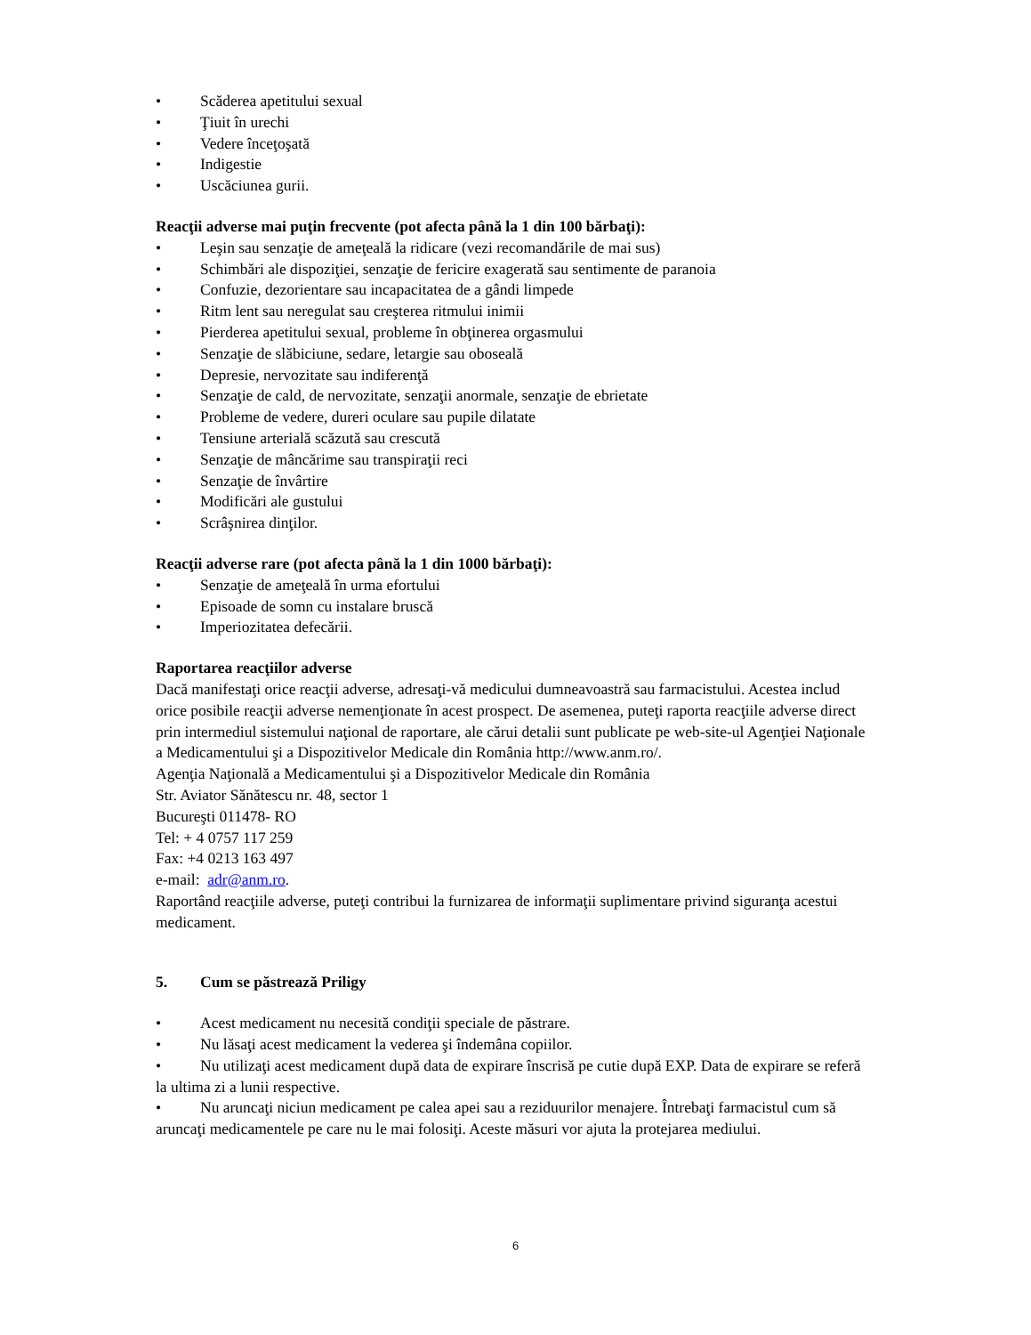• Scăderea apetitului sexual
• Ţiuit în urechi
• Vedere înceţoşată
• Indigestie
• Uscăciunea gurii.
Reacţii adverse mai puţin frecvente (pot afecta până la 1 din 100 bărbaţi):
• Leşin sau senzaţie de ameţeală la ridicare (vezi recomandările de mai sus)
• Schimbări ale dispoziţiei, senzaţie de fericire exagerată sau sentimente de paranoia
• Confuzie, dezorientare sau incapacitatea de a gândi limpede
• Ritm lent sau neregulat sau creşterea ritmului inimii
• Pierderea apetitului sexual, probleme în obţinerea orgasmului
• Senzaţie de slăbiciune, sedare, letargie sau oboseală
• Depresie, nervozitate sau indiferenţă
• Senzaţie de cald, de nervozitate, senzaţii anormale, senzaţie de ebrietate
• Probleme de vedere, dureri oculare sau pupile dilatate
• Tensiune arterială scăzută sau crescută
• Senzaţie de mâncărime sau transpiraţii reci
• Senzaţie de învârtire
• Modificări ale gustului
• Scrâşnirea dinţilor.
Reacţii adverse rare (pot afecta până la 1 din 1000 bărbaţi):
• Senzaţie de ameţeală în urma efortului
• Episoade de somn cu instalare bruscă
• Imperiozitatea defecării.
Raportarea reacţiilor adverse
Dacă manifestaţi orice reacţii adverse, adresaţi-vă medicului dumneavoastră sau farmacistului. Acestea includ orice posibile reacţii adverse nemenţionate în acest prospect. De asemenea, puteţi raporta reacţiile adverse direct prin intermediul sistemului naţional de raportare, ale cărui detalii sunt publicate pe web-site-ul Agenţiei Naţionale a Medicamentului şi a Dispozitivelor Medicale din România http://www.anm.ro/.
Agenţia Naţională a Medicamentului şi a Dispozitivelor Medicale din România
Str. Aviator Sănătescu nr. 48, sector 1
Bucureşti 011478- RO
Tel: + 4 0757 117 259
Fax: +4 0213 163 497
e-mail: adr@anm.ro.
Raportând reacţiile adverse, puteţi contribui la furnizarea de informaţii suplimentare privind siguranţa acestui medicament.
5. Cum se păstrează Priligy
• Acest medicament nu necesită condiţii speciale de păstrare.
• Nu lăsaţi acest medicament la vederea şi îndemâna copiilor.
• Nu utilizaţi acest medicament după data de expirare înscrisă pe cutie după EXP. Data de expirare se referă la ultima zi a lunii respective.
• Nu aruncaţi niciun medicament pe calea apei sau a reziduurilor menajere. Întrebaţi farmacistul cum să aruncaţi medicamentele pe care nu le mai folosiţi. Aceste măsuri vor ajuta la protejarea mediului.
6